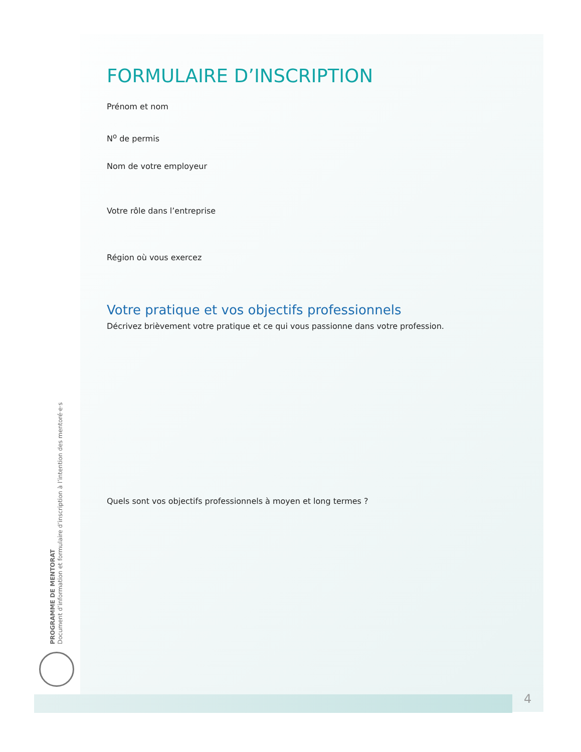FORMULAIRE D’INSCRIPTION
Prénom et nom
N<sup>o</sup> de permis
Nom de votre employeur
Votre rôle dans l’entreprise
Région où vous exercez
Votre pratique et vos objectifs professionnels
Décrivez brièvement votre pratique et ce qui vous passionne dans votre profession.
Quels sont vos objectifs professionnels à moyen et long termes ?
PROGRAMME DE MENTORAT
Document d’information et formulaire d’inscription à l’intention des mentoré·e·s
4